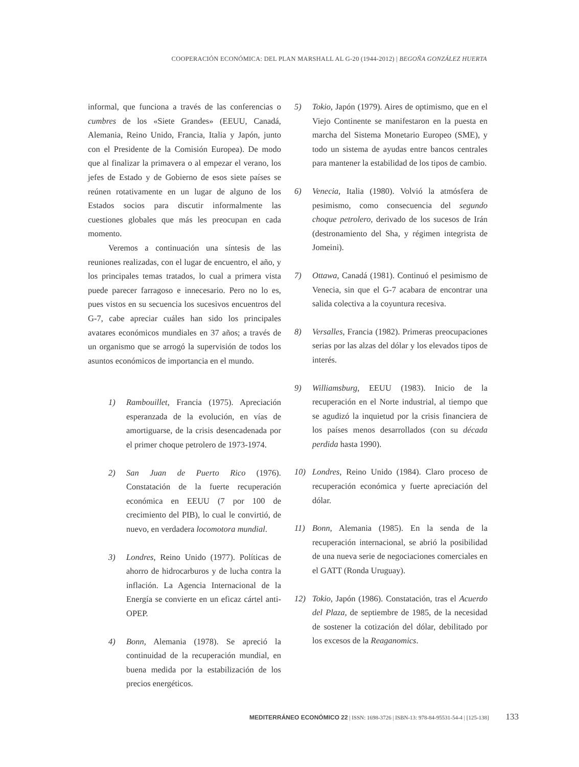COOPERACIÓN ECONÓMICA: DEL PLAN MARSHALL AL G-20 (1944-2012) | BEGOÑA GONZÁLEZ HUERTA
informal, que funciona a través de las conferencias o cumbres de los «Siete Grandes» (EEUU, Canadá, Alemania, Reino Unido, Francia, Italia y Japón, junto con el Presidente de la Comisión Europea). De modo que al finalizar la primavera o al empezar el verano, los jefes de Estado y de Gobierno de esos siete países se reúnen rotativamente en un lugar de alguno de los Estados socios para discutir informalmente las cuestiones globales que más les preocupan en cada momento.
Veremos a continuación una síntesis de las reuniones realizadas, con el lugar de encuentro, el año, y los principales temas tratados, lo cual a primera vista puede parecer farragoso e innecesario. Pero no lo es, pues vistos en su secuencia los sucesivos encuentros del G-7, cabe apreciar cuáles han sido los principales avatares económicos mundiales en 37 años; a través de un organismo que se arrogó la supervisión de todos los asuntos económicos de importancia en el mundo.
1) Rambouillet, Francia (1975). Apreciación esperanzada de la evolución, en vías de amortiguarse, de la crisis desencadenada por el primer choque petrolero de 1973-1974.
2) San Juan de Puerto Rico (1976). Constatación de la fuerte recuperación económica en EEUU (7 por 100 de crecimiento del PIB), lo cual le convirtió, de nuevo, en verdadera locomotora mundial.
3) Londres, Reino Unido (1977). Políticas de ahorro de hidrocarburos y de lucha contra la inflación. La Agencia Internacional de la Energía se convierte en un eficaz cártel anti-OPEP.
4) Bonn, Alemania (1978). Se apreció la continuidad de la recuperación mundial, en buena medida por la estabilización de los precios energéticos.
5) Tokio, Japón (1979). Aires de optimismo, que en el Viejo Continente se manifestaron en la puesta en marcha del Sistema Monetario Europeo (SME), y todo un sistema de ayudas entre bancos centrales para mantener la estabilidad de los tipos de cambio.
6) Venecia, Italia (1980). Volvió la atmósfera de pesimismo, como consecuencia del segundo choque petrolero, derivado de los sucesos de Irán (destronamiento del Sha, y régimen integrista de Jomeini).
7) Ottawa, Canadá (1981). Continuó el pesimismo de Venecia, sin que el G-7 acabara de encontrar una salida colectiva a la coyuntura recesiva.
8) Versalles, Francia (1982). Primeras preocupaciones serias por las alzas del dólar y los elevados tipos de interés.
9) Williamsburg, EEUU (1983). Inicio de la recuperación en el Norte industrial, al tiempo que se agudizó la inquietud por la crisis financiera de los países menos desarrollados (con su década perdida hasta 1990).
10) Londres, Reino Unido (1984). Claro proceso de recuperación económica y fuerte apreciación del dólar.
11) Bonn, Alemania (1985). En la senda de la recuperación internacional, se abrió la posibilidad de una nueva serie de negociaciones comerciales en el GATT (Ronda Uruguay).
12) Tokio, Japón (1986). Constatación, tras el Acuerdo del Plaza, de septiembre de 1985, de la necesidad de sostener la cotización del dólar, debilitado por los excesos de la Reaganomics.
MEDITERRÁNEO ECONÓMICO 22 | ISSN: 1698-3726 | ISBN-13: 978-84-95531-54-4 | [125-138] 133